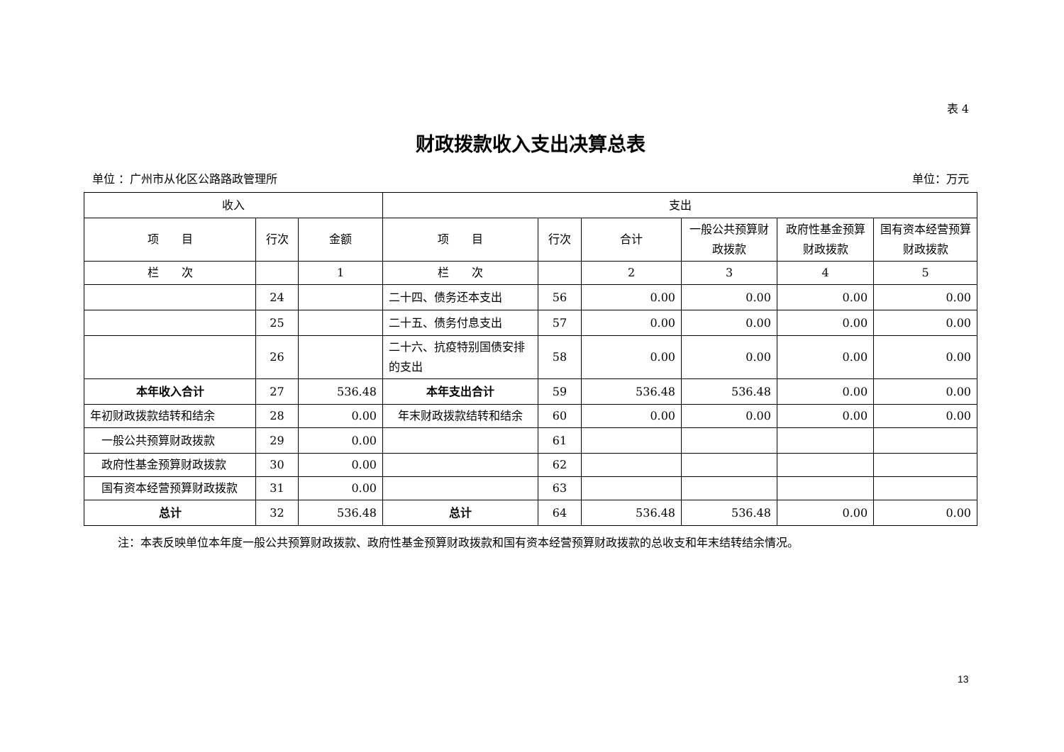表 4
财政拨款收入支出决算总表
单位 ：广州市从化区公路路政管理所 单位：万元
| 收入 | | | 支出 | | | | | |
| --- | --- | --- | --- | --- | --- | --- | --- | --- |
| 项 目 | 行次 | 金额 | 项 目 | 行次 | 合计 | 一般公共预算财政拨款 | 政府性基金预算财政拨款 | 国有资本经营预算财政拨款 |
| 栏 次 | | 1 | 栏 次 | | 2 | 3 | 4 | 5 |
| | 24 | | 二十四、债务还本支出 | 56 | 0.00 | 0.00 | 0.00 | 0.00 |
| | 25 | | 二十五、债务付息支出 | 57 | 0.00 | 0.00 | 0.00 | 0.00 |
| | 26 | | 二十六、抗疫特别国债安排的支出 | 58 | 0.00 | 0.00 | 0.00 | 0.00 |
| 本年收入合计 | 27 | 536.48 | 本年支出合计 | 59 | 536.48 | 536.48 | 0.00 | 0.00 |
| 年初财政拨款结转和结余 | 28 | 0.00 | 年末财政拨款结转和结余 | 60 | 0.00 | 0.00 | 0.00 | 0.00 |
| 一般公共预算财政拨款 | 29 | 0.00 | | 61 | | | | |
| 政府性基金预算财政拨款 | 30 | 0.00 | | 62 | | | | |
| 国有资本经营预算财政拨款 | 31 | 0.00 | | 63 | | | | |
| 总计 | 32 | 536.48 | 总计 | 64 | 536.48 | 536.48 | 0.00 | 0.00 |
注：本表反映单位本年度一般公共预算财政拨款、政府性基金预算财政拨款和国有资本经营预算财政拨款的总收支和年末结转结余情况。
13